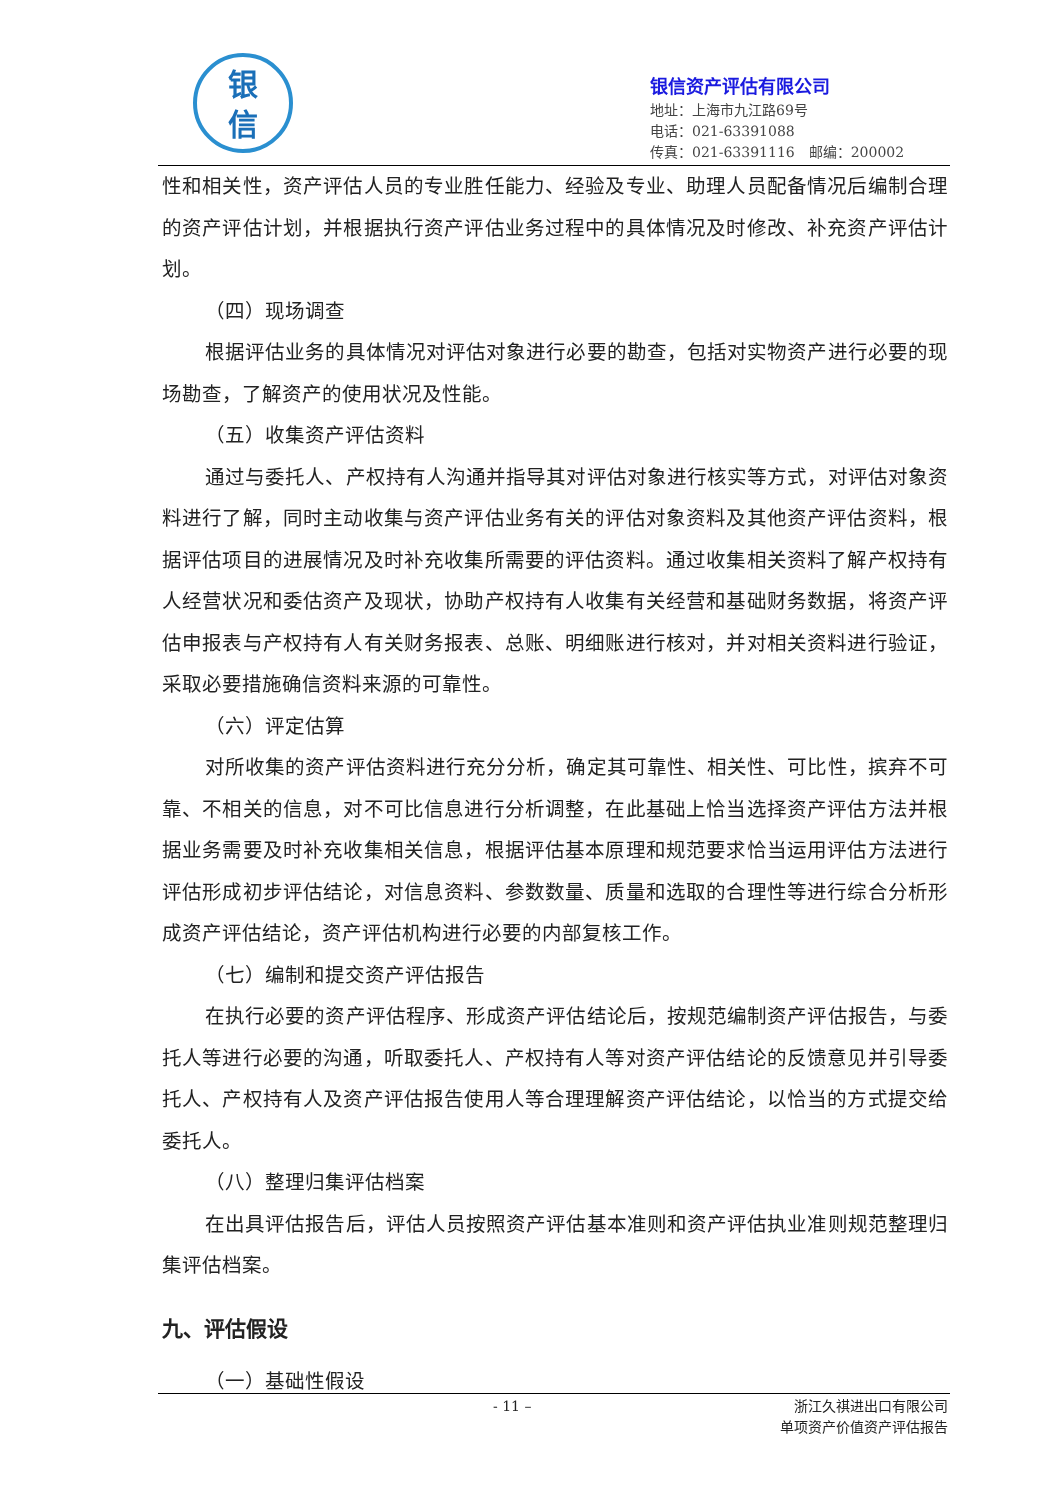银
信
银信资产评估有限公司
地址：上海市九江路69号
电话：021-63391088
传真：021-63391116　邮编：200002
性和相关性，资产评估人员的专业胜任能力、经验及专业、助理人员配备情况后编制合理的资产评估计划，并根据执行资产评估业务过程中的具体情况及时修改、补充资产评估计划。
（四）现场调查
根据评估业务的具体情况对评估对象进行必要的勘查，包括对实物资产进行必要的现场勘查，了解资产的使用状况及性能。
（五）收集资产评估资料
通过与委托人、产权持有人沟通并指导其对评估对象进行核实等方式，对评估对象资料进行了解，同时主动收集与资产评估业务有关的评估对象资料及其他资产评估资料，根据评估项目的进展情况及时补充收集所需要的评估资料。通过收集相关资料了解产权持有人经营状况和委估资产及现状，协助产权持有人收集有关经营和基础财务数据，将资产评估申报表与产权持有人有关财务报表、总账、明细账进行核对，并对相关资料进行验证，采取必要措施确信资料来源的可靠性。
（六）评定估算
对所收集的资产评估资料进行充分分析，确定其可靠性、相关性、可比性，摈弃不可靠、不相关的信息，对不可比信息进行分析调整，在此基础上恰当选择资产评估方法并根据业务需要及时补充收集相关信息，根据评估基本原理和规范要求恰当运用评估方法进行评估形成初步评估结论，对信息资料、参数数量、质量和选取的合理性等进行综合分析形成资产评估结论，资产评估机构进行必要的内部复核工作。
（七）编制和提交资产评估报告
在执行必要的资产评估程序、形成资产评估结论后，按规范编制资产评估报告，与委托人等进行必要的沟通，听取委托人、产权持有人等对资产评估结论的反馈意见并引导委托人、产权持有人及资产评估报告使用人等合理理解资产评估结论，以恰当的方式提交给委托人。
（八）整理归集评估档案
在出具评估报告后，评估人员按照资产评估基本准则和资产评估执业准则规范整理归集评估档案。
九、评估假设
（一）基础性假设
- 11 –
浙江久祺进出口有限公司
单项资产价值资产评估报告